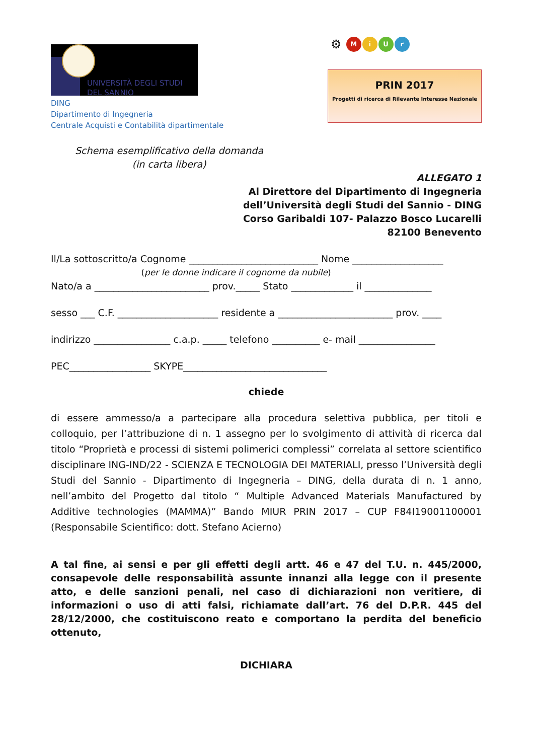UNIVERSITÀ DEGLI STUDI
DEL SANNIO
⚙ MiUr
PRIN 2017
Progetti di ricerca di Rilevante Interesse Nazionale
DING
Dipartimento di Ingegneria
Centrale Acquisti e Contabilità dipartimentale
Schema esemplificativo della domanda
(in carta libera)
ALLEGATO 1
Al Direttore del Dipartimento di Ingegneria
dell’Università degli Studi del Sannio - DING
Corso Garibaldi 107- Palazzo Bosco Lucarelli
82100 Benevento
Il/La sottoscritto/a Cognome ___________________________ Nome ___________________
(per le donne indicare il cognome da nubile)
Nato/a a ________________________ prov._____ Stato _____________ il ______________
sesso ___ C.F. _____________________ residente a ________________________ prov. ____
indirizzo ________________ c.a.p. _____ telefono __________ e- mail ________________
PEC_________________ SKYPE______________________________
chiede
di essere ammesso/a a partecipare alla procedura selettiva pubblica, per titoli e colloquio, per l’attribuzione di n. 1 assegno per lo svolgimento di attività di ricerca dal titolo “Proprietà e processi di sistemi polimerici complessi” correlata al settore scientifico disciplinare ING-IND/22 - SCIENZA E TECNOLOGIA DEI MATERIALI, presso l’Università degli Studi del Sannio - Dipartimento di Ingegneria – DING, della durata di n. 1 anno, nell’ambito del Progetto dal titolo “ Multiple Advanced Materials Manufactured by Additive technologies (MAMMA)” Bando MIUR PRIN 2017 – CUP F84I19001100001 (Responsabile Scientifico: dott. Stefano Acierno)
A tal fine, ai sensi e per gli effetti degli artt. 46 e 47 del T.U. n. 445/2000, consapevole delle responsabilità assunte innanzi alla legge con il presente atto, e delle sanzioni penali, nel caso di dichiarazioni non veritiere, di informazioni o uso di atti falsi, richiamate dall’art. 76 del D.P.R. 445 del 28/12/2000, che costituiscono reato e comportano la perdita del beneficio ottenuto,
DICHIARA